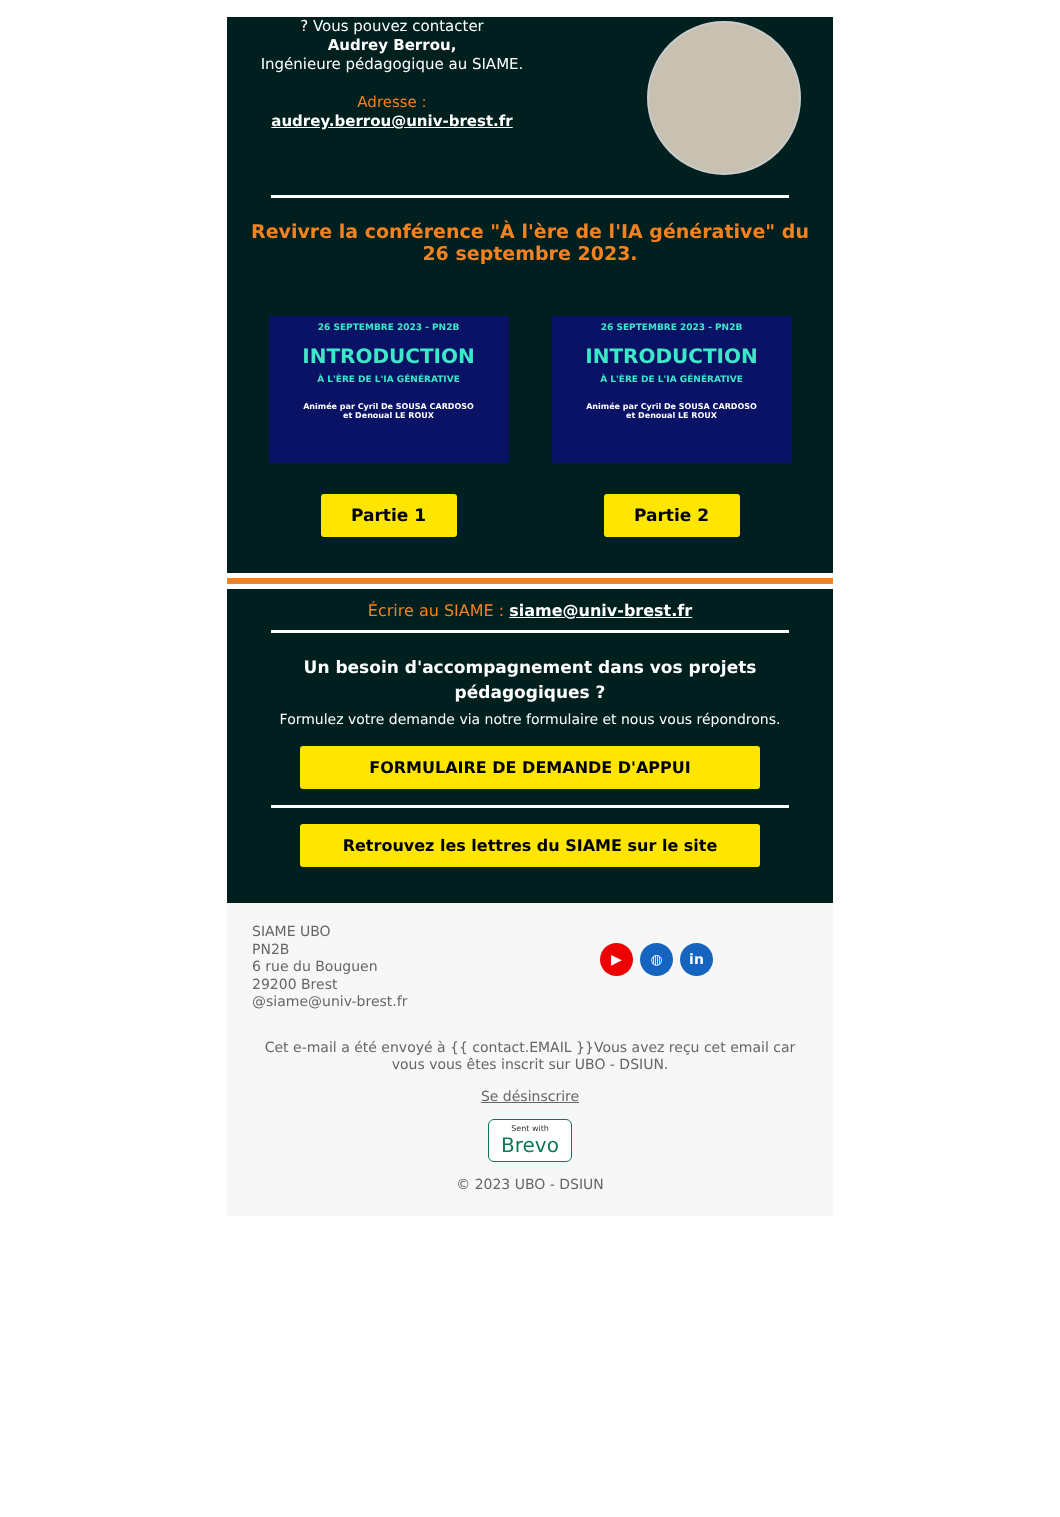? Vous pouvez contacter
Audrey Berrou,
Ingénieure pédagogique au SIAME.
Adresse :
audrey.berrou@univ-brest.fr
Revivre la conférence "À l'ère de l'IA générative" du 26 septembre 2023.
26 SEPTEMBRE 2023 - PN2B
INTRODUCTION
À L'ÈRE DE L'IA GÉNÉRATIVE
Animée par Cyril De SOUSA CARDOSO
et Denoual LE ROUX
Partie 1
26 SEPTEMBRE 2023 - PN2B
INTRODUCTION
À L'ÈRE DE L'IA GÉNÉRATIVE
Animée par Cyril De SOUSA CARDOSO
et Denoual LE ROUX
Partie 2
Écrire au SIAME : siame@univ-brest.fr
Un besoin d'accompagnement dans vos projets pédagogiques ?
Formulez votre demande via notre formulaire et nous vous répondrons.
FORMULAIRE DE DEMANDE D'APPUI
Retrouvez les lettres du SIAME sur le site
SIAME UBO
PN2B
6 rue du Bouguen
29200 Brest
@siame@univ-brest.fr
▶ ◍ in
Cet e-mail a été envoyé à {{ contact.EMAIL }}Vous avez reçu cet email car vous vous êtes inscrit sur UBO - DSIUN.
Se désinscrire
Sent with
Brevo
© 2023 UBO - DSIUN